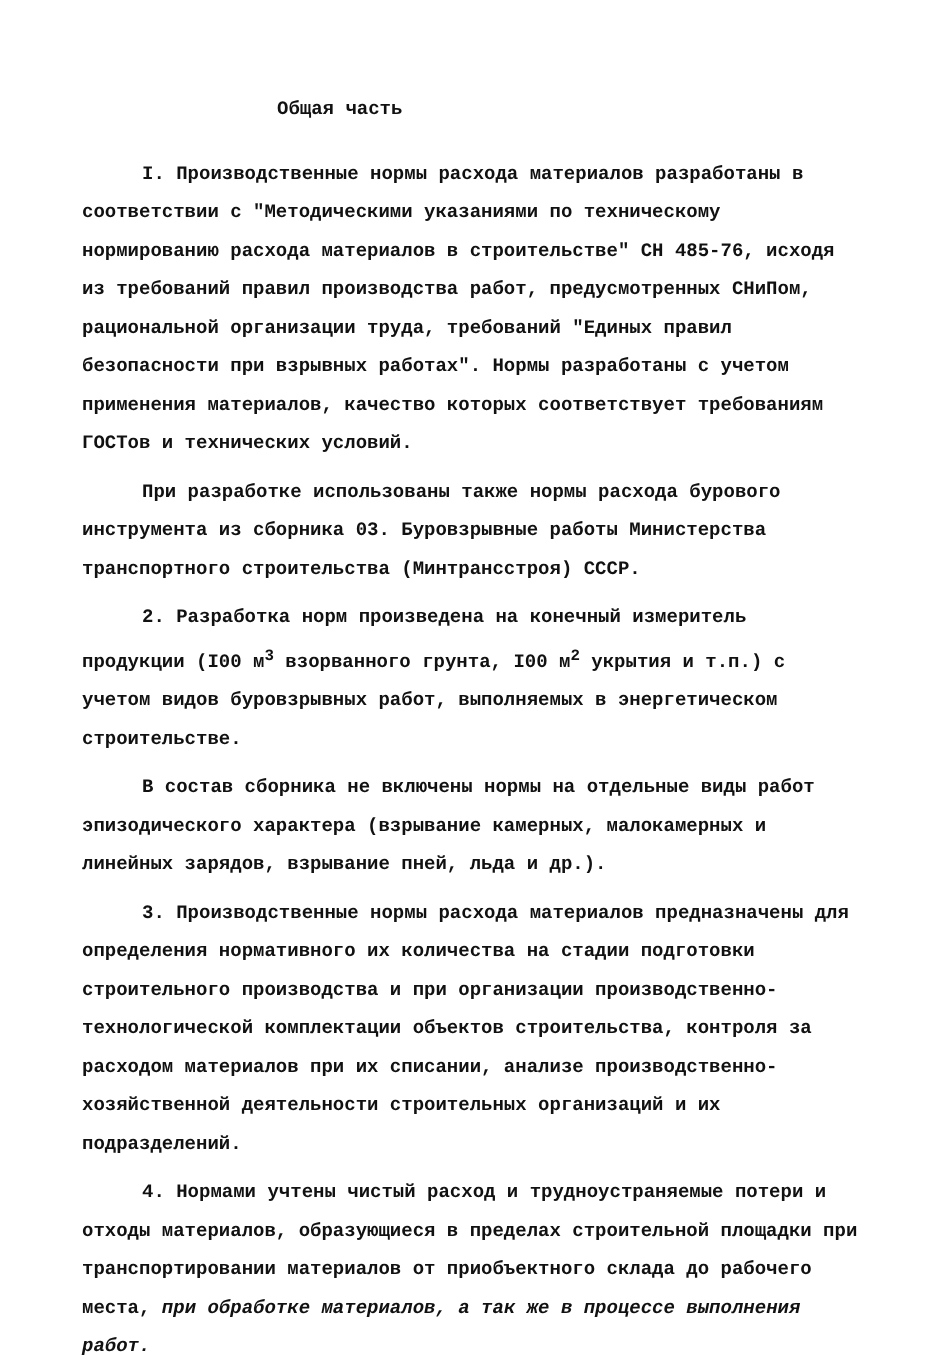Общая часть
I. Производственные нормы расхода материалов разработаны в соответствии с "Методическими указаниями по техническому нормированию расхода материалов в строительстве" СН 485-76, исходя из требований правил производства работ, предусмотренных СНиПом, рациональной организации труда, требований "Единых правил безопасности при взрывных работах". Нормы разработаны с учетом применения материалов, качество которых соответствует требованиям ГОСТов и технических условий.
При разработке использованы также нормы расхода бурового инструмента из сборника 03. Буровзрывные работы Министерства транспортного строительства (Минтрансстроя) СССР.
2. Разработка норм произведена на конечный измеритель продукции (I00 м<sup>3</sup> взорванного грунта, I00 м<sup>2</sup> укрытия и т.п.) с учетом видов буровзрывных работ, выполняемых в энергетическом строительстве.
В состав сборника не включены нормы на отдельные виды работ эпизодического характера (взрывание камерных, малокамерных и линейных зарядов, взрывание пней, льда и др.).
3. Производственные нормы расхода материалов предназначены для определения нормативного их количества на стадии подготовки строительного производства и при организации производственно- технологической комплектации объектов строительства, контроля за расходом материалов при их списании, анализе производственно-хозяйственной деятельности строительных организаций и их подразделений.
4. Нормами учтены чистый расход и трудноустраняемые потери и отходы материалов, образующиеся в пределах строительной площадки при транспортировании материалов от приобъектного склада до рабочего места, при обработке материалов, а так же в процессе выполнения работ.